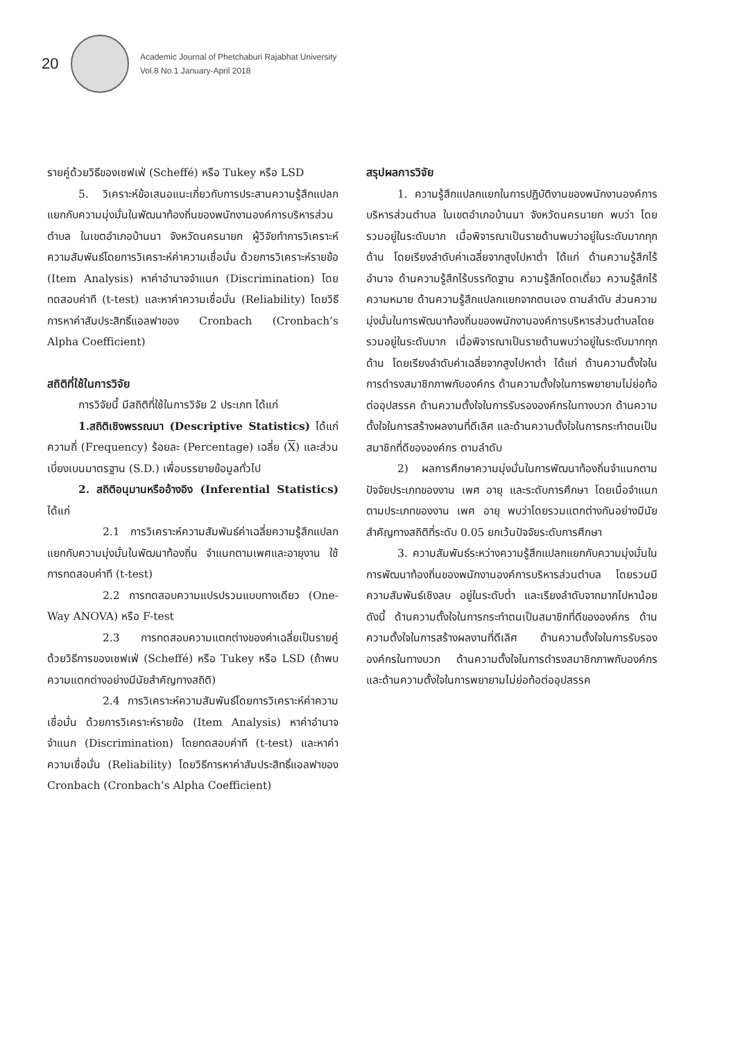20
Academic Journal of Phetchaburi Rajabhat University
Vol.8 No.1 January-April 2018
รายคู่ด้วยวิธีของเชฟเฟ่ (Scheffé) หรือ Tukey หรือ LSD
5. วิเคราะห์ข้อเสนอแนะเกี่ยวกับการประสานความรู้สึกแปลกแยกกับความมุ่งมั่นในพัฒนาท้องถิ่นของพนักงานองค์การบริหารส่วนตำบล ในเขตอำเภอบ้านนา จังหวัดนครนายก ผู้วิจัยทำการวิเคราะห์ความสัมพันธ์โดยการวิเคราะห์ค่าความเชื่อมั่น ด้วยการวิเคราะห์รายข้อ (Item Analysis) หาค่าอำนาจจำแนก (Discrimination) โดยทดสอบค่าที (t-test) และหาค่าความเชื่อมั่น (Reliability) โดยวิธีการหาค่าสัมประสิทธิ์แอลฟาของ Cronbach (Cronbach’s Alpha Coefficient)
สถิติที่ใช้ในการวิจัย
การวิจัยนี้ มีสถิติที่ใช้ในการวิจัย 2 ประเภท ได้แก่
1.สถิติเชิงพรรณนา (Descriptive Statistics) ได้แก่ ความถี่ (Frequency) ร้อยละ (Percentage) เฉลี่ย (X) และส่วนเบี่ยงเบนมาตรฐาน (S.D.) เพื่อบรรยายข้อมูลทั่วไป
2. สถิติอนุมานหรืออ้างอิง (Inferential Statistics) ได้แก่
2.1 การวิเคราะห์ความสัมพันธ์ค่าเฉลี่ยความรู้สึกแปลกแยกกับความมุ่งมั่นในพัฒนาท้องถิ่น จำแนกตามเพศและอายุงาน ใช้การทดสอบค่าที (t-test)
2.2 การทดสอบความแปรปรวนแบบทางเดียว (One-Way ANOVA) หรือ F-test
2.3 การทดสอบความแตกต่างของค่าเฉลี่ยเป็นรายคู่ด้วยวิธีการของเชฟเฟ่ (Scheffé) หรือ Tukey หรือ LSD (ถ้าพบความแตกต่างอย่างมีนัยสำคัญทางสถิติ)
2.4 การวิเคราะห์ความสัมพันธ์โดยการวิเคราะห์ค่าความเชื่อมั่น ด้วยการวิเคราะห์รายข้อ (Item Analysis) หาค่าอำนาจจำแนก (Discrimination) โดยทดสอบค่าที (t-test) และหาค่าความเชื่อมั่น (Reliability) โดยวิธีการหาค่าสัมประสิทธิ์แอลฟาของ Cronbach (Cronbach’s Alpha Coefficient)
สรุปผลการวิจัย
1. ความรู้สึกแปลกแยกในการปฏิบัติงานของพนักงานองค์การบริหารส่วนตำบล ในเขตอำเภอบ้านนา จังหวัดนครนายก พบว่า โดยรวมอยู่ในระดับมาก เมื่อพิจารณาเป็นรายด้านพบว่าอยู่ในระดับมากทุกด้าน โดยเรียงลำดับค่าเฉลี่ยจากสูงไปหาต่ำ ได้แก่ ด้านความรู้สึกไร้อำนาจ ด้านความรู้สึกไร้บรรทัดฐาน ความรู้สึกโดดเดี่ยว ความรู้สึกไร้ความหมาย ด้านความรู้สึกแปลกแยกจากตนเอง ตามลำดับ ส่วนความมุ่งมั่นในการพัฒนาท้องถิ่นของพนักงานองค์การบริหารส่วนตำบลโดยรวมอยู่ในระดับมาก เมื่อพิจารณาเป็นรายด้านพบว่าอยู่ในระดับมากทุกด้าน โดยเรียงลำดับค่าเฉลี่ยจากสูงไปหาต่ำ ได้แก่ ด้านความตั้งใจในการดำรงสมาชิกภาพกับองค์กร ด้านความตั้งใจในการพยายามไม่ย่อท้อต่ออุปสรรค ด้านความตั้งใจในการรับรององค์กรในทางบวก ด้านความตั้งใจในการสร้างผลงานที่ดีเลิศ และด้านความตั้งใจในการกระทำตนเป็นสมาชิกที่ดีขององค์กร ตามลำดับ
2) ผลการศึกษาความมุ่งมั่นในการพัฒนาท้องถิ่นจำแนกตามปัจจัยประเภทของงาน เพศ อายุ และระดับการศึกษา โดยเมื่อจำแนกตามประเภทของงาน เพศ อายุ พบว่าโดยรวมแตกต่างกันอย่างมีนัยสำคัญทางสถิติที่ระดับ 0.05 ยกเว้นปัจจัยระดับการศึกษา
3. ความสัมพันธ์ระหว่างความรู้สึกแปลกแยกกับความมุ่งมั่นในการพัฒนาท้องถิ่นของพนักงานองค์การบริหารส่วนตำบล โดยรวมมีความสัมพันธ์เชิงลบ อยู่ในระดับต่ำ และเรียงลำดับจากมากไปหาน้อยดังนี้ ด้านความตั้งใจในการกระทำตนเป็นสมาชิกที่ดีขององค์กร ด้านความตั้งใจในการสร้างผลงานที่ดีเลิศ ด้านความตั้งใจในการรับรององค์กรในทางบวก ด้านความตั้งใจในการดำรงสมาชิกภาพกับองค์กร และด้านความตั้งใจในการพยายามไม่ย่อท้อต่ออุปสรรค